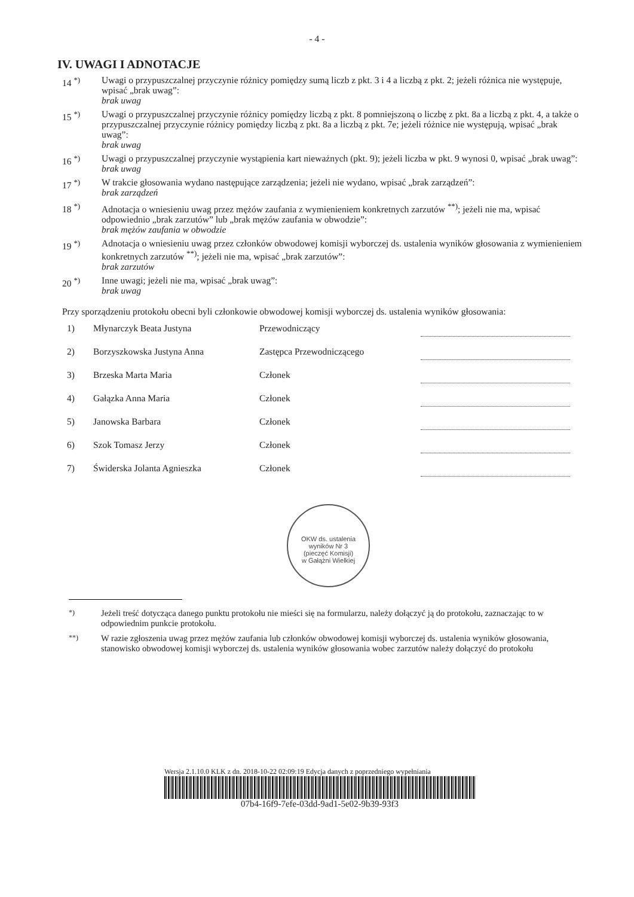- 4 -
IV. UWAGI I ADNOTACJE
14 <sup>*)</sup> Uwagi o przypuszczalnej przyczynie różnicy pomiędzy sumą liczb z pkt. 3 i 4 a liczbą z pkt. 2; jeżeli różnica nie występuje, wpisać „brak uwag”:
brak uwag
15 <sup>*)</sup> Uwagi o przypuszczalnej przyczynie różnicy pomiędzy liczbą z pkt. 8 pomniejszoną o liczbę z pkt. 8a a liczbą z pkt. 4, a także o przypuszczalnej przyczynie różnicy pomiędzy liczbą z pkt. 8a a liczbą z pkt. 7e; jeżeli różnice nie występują, wpisać „brak uwag”:
brak uwag
16 <sup>*)</sup> Uwagi o przypuszczalnej przyczynie wystąpienia kart nieważnych (pkt. 9); jeżeli liczba w pkt. 9 wynosi 0, wpisać „brak uwag”:
brak uwag
17 <sup>*)</sup> W trakcie głosowania wydano następujące zarządzenia; jeżeli nie wydano, wpisać „brak zarządzeń”:
brak zarządzeń
18 <sup>*)</sup> Adnotacja o wniesieniu uwag przez mężów zaufania z wymienieniem konkretnych zarzutów <sup>**)</sup>; jeżeli nie ma, wpisać odpowiednio „brak zarzutów” lub „brak mężów zaufania w obwodzie”:
brak mężów zaufania w obwodzie
19 <sup>*)</sup> Adnotacja o wniesieniu uwag przez członków obwodowej komisji wyborczej ds. ustalenia wyników głosowania z wymienieniem konkretnych zarzutów <sup>**)</sup>; jeżeli nie ma, wpisać „brak zarzutów”:
brak zarzutów
20 <sup>*)</sup> Inne uwagi; jeżeli nie ma, wpisać „brak uwag”:
brak uwag
Przy sporządzeniu protokołu obecni byli członkowie obwodowej komisji wyborczej ds. ustalenia wyników głosowania:
| 1) | Młynarczyk Beata Justyna | Przewodniczący | |
| 2) | Borzyszkowska Justyna Anna | Zastępca Przewodniczącego | |
| 3) | Brzeska Marta Maria | Członek | |
| 4) | Gałązka Anna Maria | Członek | |
| 5) | Janowska Barbara | Członek | |
| 6) | Szok Tomasz Jerzy | Członek | |
| 7) | Świderska Jolanta Agnieszka | Członek | |
OKW ds. ustalenia wyników Nr 3
(pieczęć Komisji)
w Gałążni Wielkiej
<sup>*)</sup> Jeżeli treść dotycząca danego punktu protokołu nie mieści się na formularzu, należy dołączyć ją do protokołu, zaznaczając to w odpowiednim punkcie protokołu.
<sup>**)</sup> W razie zgłoszenia uwag przez mężów zaufania lub członków obwodowej komisji wyborczej ds. ustalenia wyników głosowania, stanowisko obwodowej komisji wyborczej ds. ustalenia wyników głosowania wobec zarzutów należy dołączyć do protokołu
Wersja 2.1.10.0 KLK z dn. 2018-10-22 02:09:19 Edycja danych z poprzedniego wypełniania
07b4-16f9-7efe-03dd-9ad1-5e02-9b39-93f3